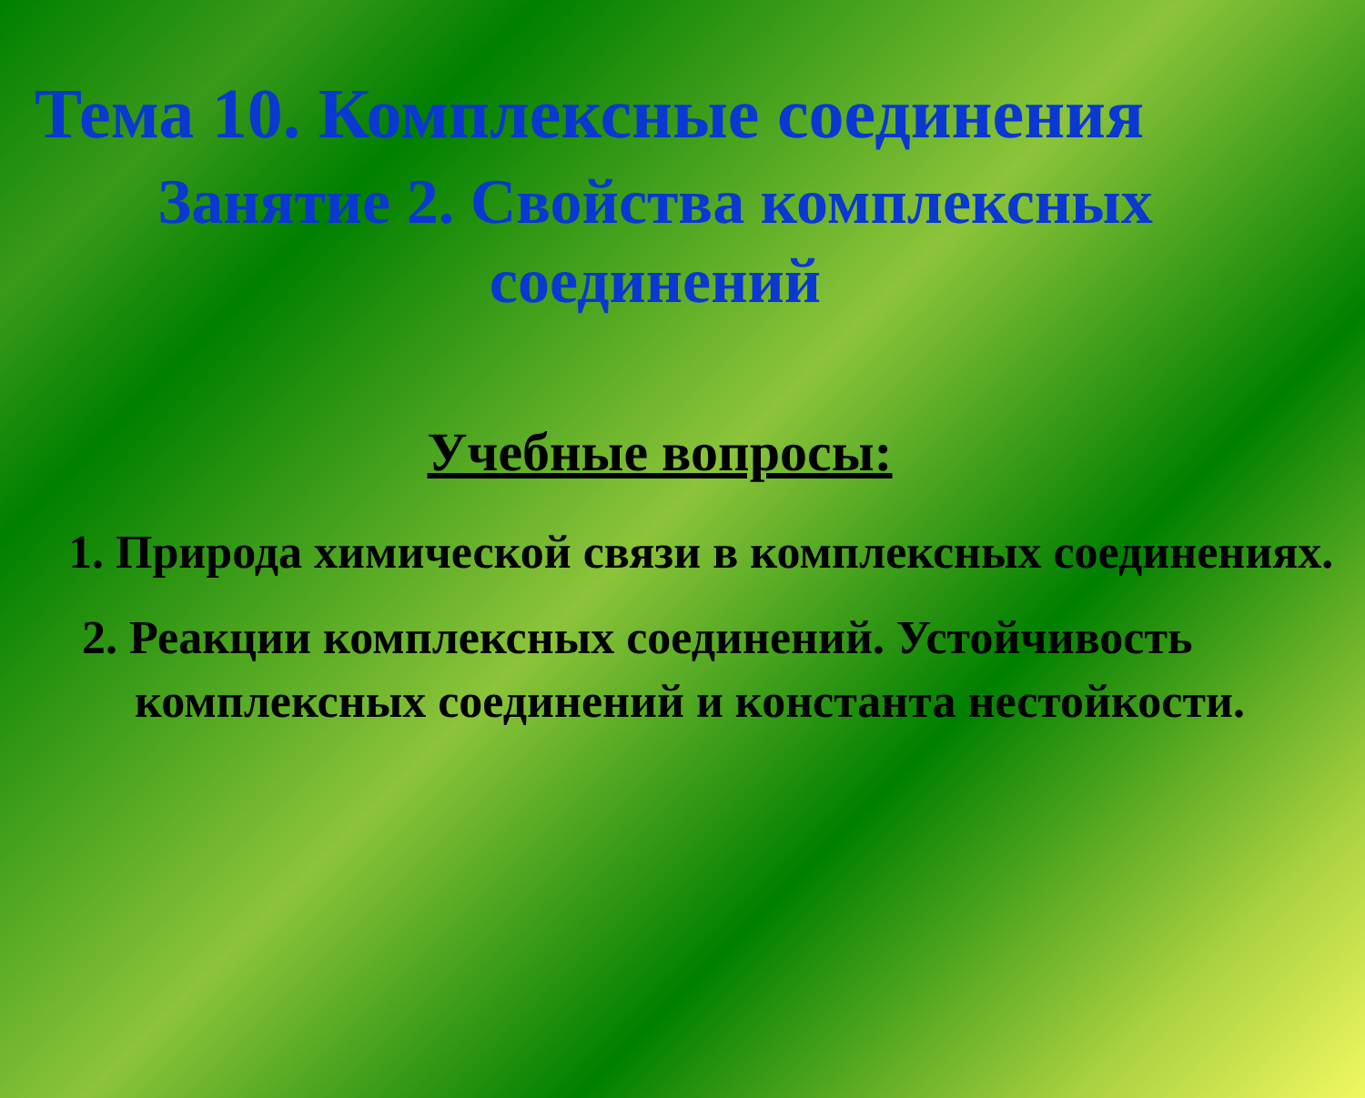Тема 10. Комплексные соединения
Занятие 2. Свойства комплексных соединений
Учебные вопросы:
1. Природа химической связи в комплексных соединениях.
2. Реакции комплексных соединений. Устойчивость комплексных соединений и константа нестойкости.